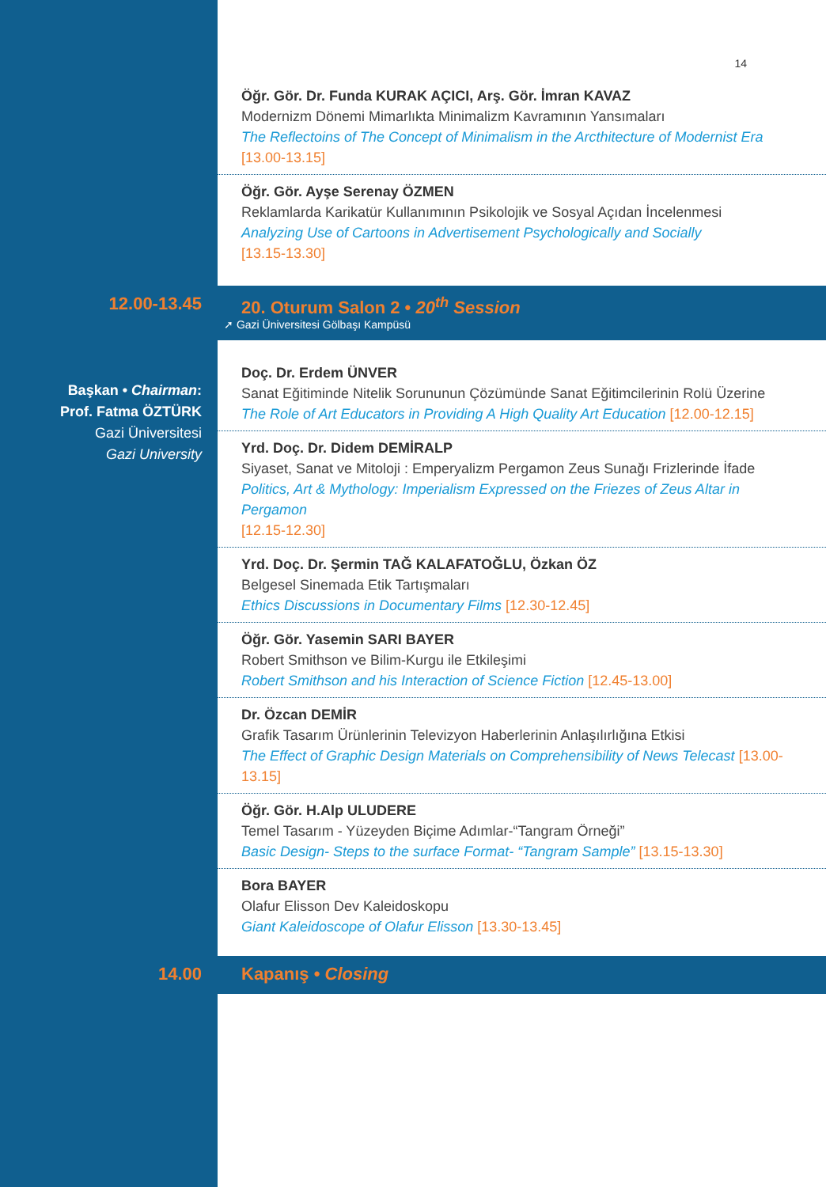14
Öğr. Gör. Dr. Funda KURAK AÇICI, Arş. Gör. İmran KAVAZ
Modernizm Dönemi Mimarlıkta Minimalizm Kavramının Yansımaları
The Reflectoins of The Concept of Minimalism in the Arcthitecture of Modernist Era
[13.00-13.15]
Öğr. Gör. Ayşe Serenay ÖZMEN
Reklamlarda Karikatür Kullanımının Psikolojik ve Sosyal Açıdan İncelenmesi
Analyzing Use of Cartoons in Advertisement Psychologically and Socially
[13.15-13.30]
12.00-13.45 20. Oturum Salon 2 • 20<sup>th</sup> Session
➚ Gazi Üniversitesi Gölbaşı Kampüsü
Başkan • Chairman:
Prof. Fatma ÖZTÜRK
Gazi Üniversitesi
Gazi University
Doç. Dr. Erdem ÜNVER
Sanat Eğitiminde Nitelik Sorununun Çözümünde Sanat Eğitimcilerinin Rolü Üzerine
The Role of Art Educators in Providing A High Quality Art Education [12.00-12.15]
Yrd. Doç. Dr. Didem DEMİRALP
Siyaset, Sanat ve Mitoloji : Emperyalizm Pergamon Zeus Sunağı Frizlerinde İfade
Politics, Art & Mythology: Imperialism Expressed on the Friezes of Zeus Altar in Pergamon
[12.15-12.30]
Yrd. Doç. Dr. Şermin TAĞ KALAFATOĞLU, Özkan ÖZ
Belgesel Sinemada Etik Tartışmaları
Ethics Discussions in Documentary Films [12.30-12.45]
Öğr. Gör. Yasemin SARI BAYER
Robert Smithson ve Bilim-Kurgu ile Etkileşimi
Robert Smithson and his Interaction of Science Fiction [12.45-13.00]
Dr. Özcan DEMİR
Grafik Tasarım Ürünlerinin Televizyon Haberlerinin Anlaşılırlığına Etkisi
The Effect of Graphic Design Materials on Comprehensibility of News Telecast [13.00-13.15]
Öğr. Gör. H.Alp ULUDERE
Temel Tasarım - Yüzeyden Biçime Adımlar-“Tangram Örneği”
Basic Design- Steps to the surface Format- “Tangram Sample” [13.15-13.30]
Bora BAYER
Olafur Elisson Dev Kaleidoskopu
Giant Kaleidoscope of Olafur Elisson [13.30-13.45]
14.00 Kapanış • Closing